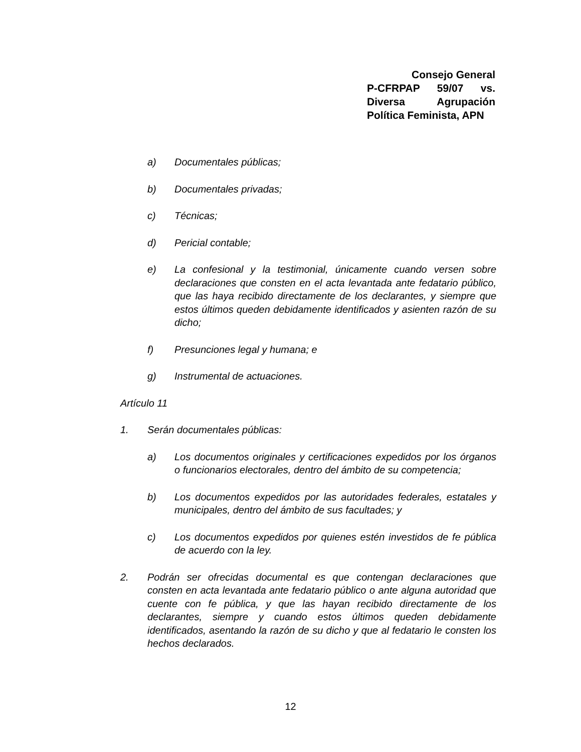Consejo General
P-CFRPAP 59/07 vs.
Diversa Agrupación
Política Feminista, APN
a) Documentales públicas;
b) Documentales privadas;
c) Técnicas;
d) Pericial contable;
e) La confesional y la testimonial, únicamente cuando versen sobre declaraciones que consten en el acta levantada ante fedatario público, que las haya recibido directamente de los declarantes, y siempre que estos últimos queden debidamente identificados y asienten razón de su dicho;
f) Presunciones legal y humana; e
g) Instrumental de actuaciones.
Artículo 11
1. Serán documentales públicas:
a) Los documentos originales y certificaciones expedidos por los órganos o funcionarios electorales, dentro del ámbito de su competencia;
b) Los documentos expedidos por las autoridades federales, estatales y municipales, dentro del ámbito de sus facultades; y
c) Los documentos expedidos por quienes estén investidos de fe pública de acuerdo con la ley.
2. Podrán ser ofrecidas documental es que contengan declaraciones que consten en acta levantada ante fedatario público o ante alguna autoridad que cuente con fe pública, y que las hayan recibido directamente de los declarantes, siempre y cuando estos últimos queden debidamente identificados, asentando la razón de su dicho y que al fedatario le consten los hechos declarados.
12